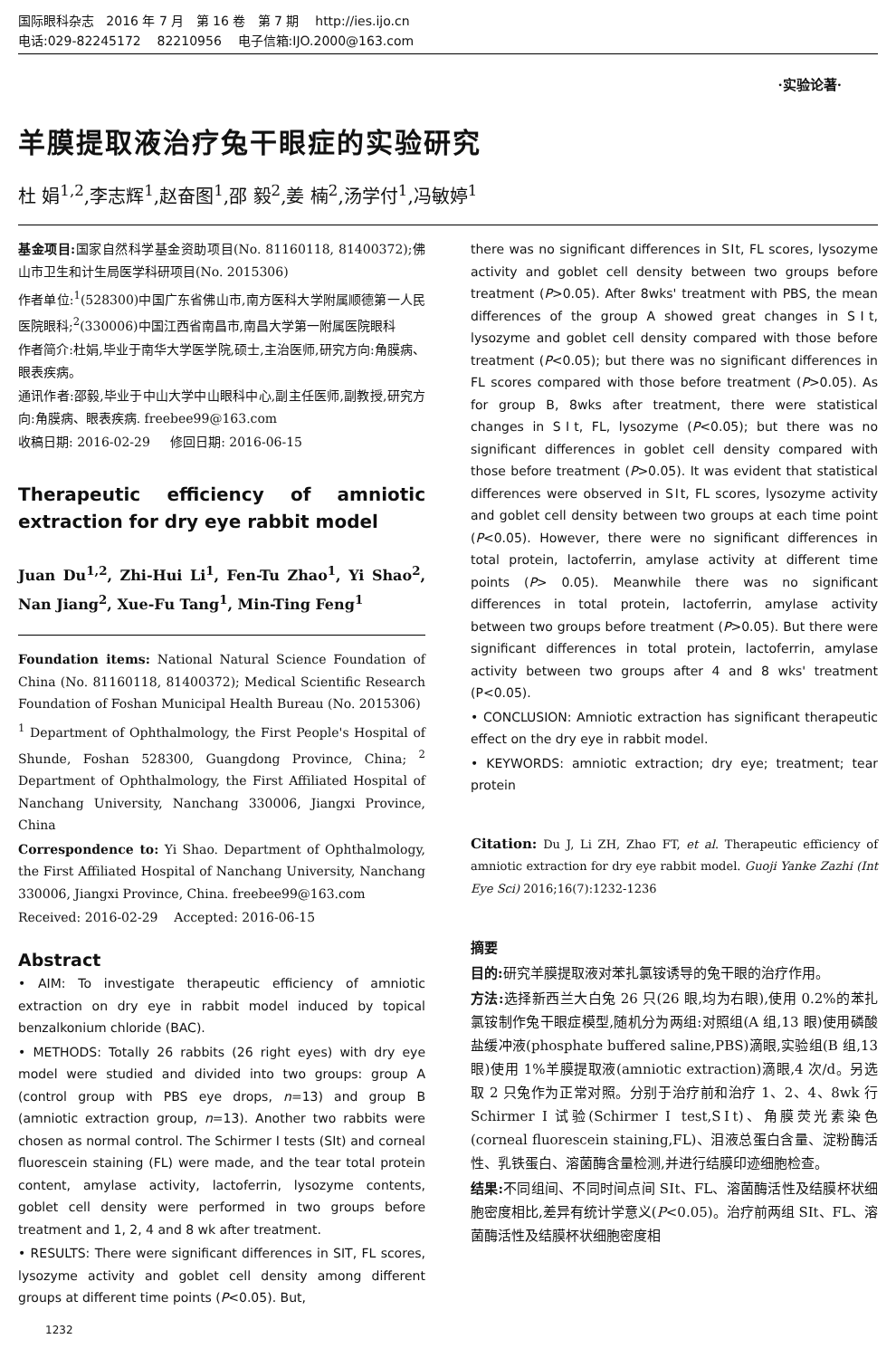国际眼科杂志 2016 年 7 月 第 16 卷 第 7 期 http://ies.ijo.cn
电话:029-82245172 82210956 电子信箱:IJO.2000@163.com
·实验论著·
羊膜提取液治疗兔干眼症的实验研究
杜 娟<sup>1,2</sup>,李志辉<sup>1</sup>,赵奋图<sup>1</sup>,邵 毅<sup>2</sup>,姜 楠<sup>2</sup>,汤学付<sup>1</sup>,冯敏婷<sup>1</sup>
基金项目: 国家自然科学基金资助项目(No. 81160118, 81400372);佛山市卫生和计生局医学科研项目(No. 2015306)
作者单位:<sup>1</sup>(528300)中国广东省佛山市,南方医科大学附属顺德第一人民医院眼科;<sup>2</sup>(330006)中国江西省南昌市,南昌大学第一附属医院眼科
作者简介:杜娟,毕业于南华大学医学院,硕士,主治医师,研究方向:角膜病、眼表疾病。
通讯作者:邵毅,毕业于中山大学中山眼科中心,副主任医师,副教授,研究方向:角膜病、眼表疾病. freebee99@163.com
收稿日期: 2016-02-29 修回日期: 2016-06-15
Therapeutic efficiency of amniotic extraction for dry eye rabbit model
Juan Du<sup>1,2</sup>, Zhi-Hui Li<sup>1</sup>, Fen-Tu Zhao<sup>1</sup>, Yi Shao<sup>2</sup>, Nan Jiang<sup>2</sup>, Xue-Fu Tang<sup>1</sup>, Min-Ting Feng<sup>1</sup>
Foundation items: National Natural Science Foundation of China (No. 81160118, 81400372); Medical Scientific Research Foundation of Foshan Municipal Health Bureau (No. 2015306)
<sup>1</sup> Department of Ophthalmology, the First People's Hospital of Shunde, Foshan 528300, Guangdong Province, China; <sup>2</sup> Department of Ophthalmology, the First Affiliated Hospital of Nanchang University, Nanchang 330006, Jiangxi Province, China
Correspondence to: Yi Shao. Department of Ophthalmology, the First Affiliated Hospital of Nanchang University, Nanchang 330006, Jiangxi Province, China. freebee99@163.com
Received: 2016-02-29 Accepted: 2016-06-15
Abstract
• AIM: To investigate therapeutic efficiency of amniotic extraction on dry eye in rabbit model induced by topical benzalkonium chloride (BAC).
• METHODS: Totally 26 rabbits (26 right eyes) with dry eye model were studied and divided into two groups: group A (control group with PBS eye drops, n=13) and group B (amniotic extraction group, n=13). Another two rabbits were chosen as normal control. The Schirmer Ⅰ tests (SⅠt) and corneal fluorescein staining (FL) were made, and the tear total protein content, amylase activity, lactoferrin, lysozyme contents, goblet cell density were performed in two groups before treatment and 1, 2, 4 and 8 wk after treatment.
• RESULTS: There were significant differences in SIT, FL scores, lysozyme activity and goblet cell density among different groups at different time points (P<0.05). But,
there was no significant differences in SⅠt, FL scores, lysozyme activity and goblet cell density between two groups before treatment (P>0.05). After 8wks' treatment with PBS, the mean differences of the group A showed great changes in SⅠt, lysozyme and goblet cell density compared with those before treatment (P<0.05); but there was no significant differences in FL scores compared with those before treatment (P>0.05). As for group B, 8wks after treatment, there were statistical changes in SⅠt, FL, lysozyme (P<0.05); but there was no significant differences in goblet cell density compared with those before treatment (P>0.05). It was evident that statistical differences were observed in SⅠt, FL scores, lysozyme activity and goblet cell density between two groups at each time point (P<0.05). However, there were no significant differences in total protein, lactoferrin, amylase activity at different time points (P> 0.05). Meanwhile there was no significant differences in total protein, lactoferrin, amylase activity between two groups before treatment (P>0.05). But there were significant differences in total protein, lactoferrin, amylase activity between two groups after 4 and 8 wks' treatment (P<0.05).
• CONCLUSION: Amniotic extraction has significant therapeutic effect on the dry eye in rabbit model.
• KEYWORDS: amniotic extraction; dry eye; treatment; tear protein
Citation: Du J, Li ZH, Zhao FT, et al. Therapeutic efficiency of amniotic extraction for dry eye rabbit model. Guoji Yanke Zazhi (Int Eye Sci) 2016;16(7):1232-1236
摘要
目的: 研究羊膜提取液对苯扎氯铵诱导的兔干眼的治疗作用。
方法: 选择新西兰大白兔 26 只(26 眼,均为右眼),使用 0.2%的苯扎氯铵制作兔干眼症模型,随机分为两组:对照组(A 组,13 眼)使用磷酸盐缓冲液(phosphate buffered saline,PBS)滴眼,实验组(B 组,13 眼)使用 1%羊膜提取液(amniotic extraction)滴眼,4 次/d。另选取 2 只兔作为正常对照。分别于治疗前和治疗 1、2、4、8wk 行 Schirmer I 试验(Schirmer Ⅰ test,SⅠt)、角膜荧光素染色(corneal fluorescein staining,FL)、泪液总蛋白含量、淀粉酶活性、乳铁蛋白、溶菌酶含量检测,并进行结膜印迹细胞检查。
结果: 不同组间、不同时间点间 SⅠt、FL、溶菌酶活性及结膜杯状细胞密度相比,差异有统计学意义(P<0.05)。治疗前两组 SⅠt、FL、溶菌酶活性及结膜杯状细胞密度相
1232